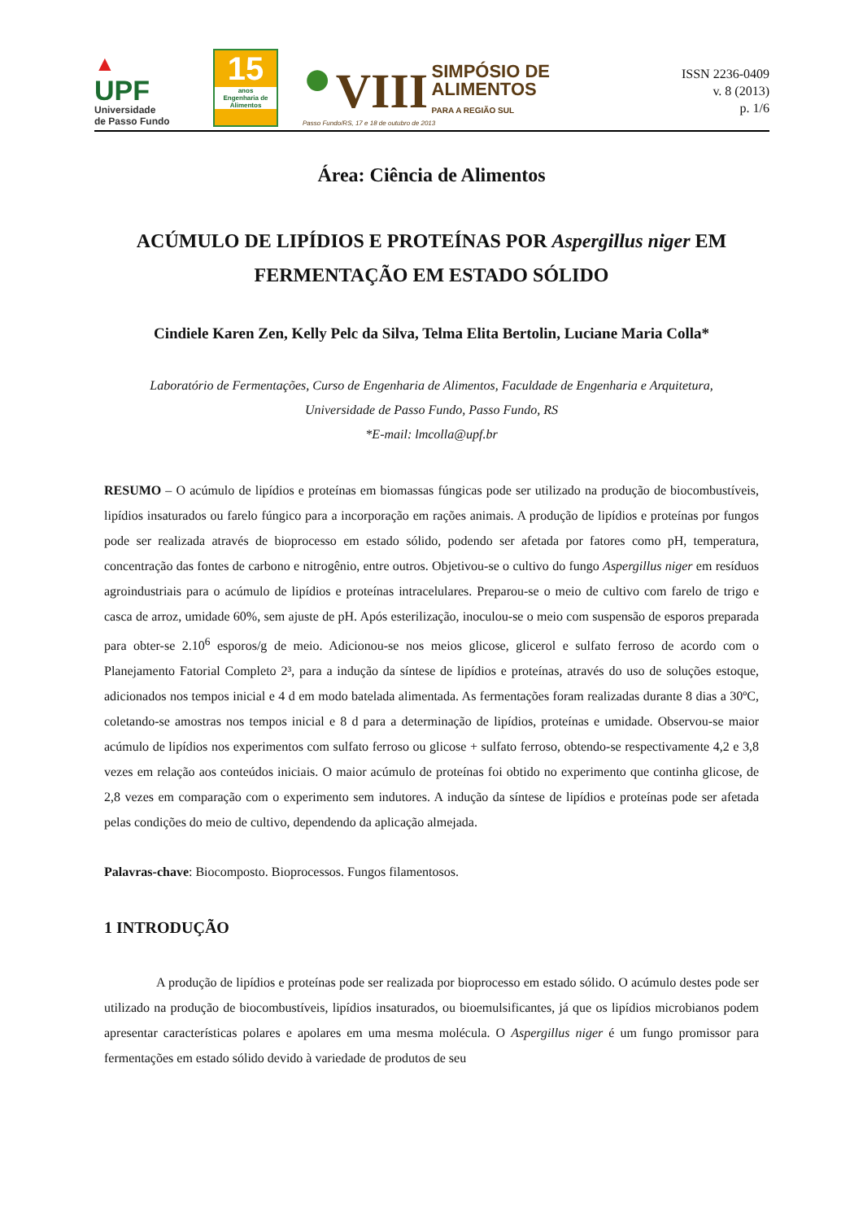▲
UPF
Universidade
de Passo Fundo
15
anos
Engenharia de Alimentos
● VIII SIMPÓSIO DE
ALIMENTOS
PARA A REGIÃO SUL
Passo Fundo/RS, 17 e 18 de outubro de 2013
ISSN 2236-0409
v. 8 (2013)
p. 1/6
Área: Ciência de Alimentos
ACÚMULO DE LIPÍDIOS E PROTEÍNAS POR Aspergillus niger EM FERMENTAÇÃO EM ESTADO SÓLIDO
Cindiele Karen Zen, Kelly Pelc da Silva, Telma Elita Bertolin, Luciane Maria Colla*
Laboratório de Fermentações, Curso de Engenharia de Alimentos, Faculdade de Engenharia e Arquitetura,
Universidade de Passo Fundo, Passo Fundo, RS
*E-mail: lmcolla@upf.br
RESUMO – O acúmulo de lipídios e proteínas em biomassas fúngicas pode ser utilizado na produção de biocombustíveis, lipídios insaturados ou farelo fúngico para a incorporação em rações animais. A produção de lipídios e proteínas por fungos pode ser realizada através de bioprocesso em estado sólido, podendo ser afetada por fatores como pH, temperatura, concentração das fontes de carbono e nitrogênio, entre outros. Objetivou-se o cultivo do fungo Aspergillus niger em resíduos agroindustriais para o acúmulo de lipídios e proteínas intracelulares. Preparou-se o meio de cultivo com farelo de trigo e casca de arroz, umidade 60%, sem ajuste de pH. Após esterilização, inoculou-se o meio com suspensão de esporos preparada para obter-se 2.10<sup>6</sup> esporos/g de meio. Adicionou-se nos meios glicose, glicerol e sulfato ferroso de acordo com o Planejamento Fatorial Completo 2³, para a indução da síntese de lipídios e proteínas, através do uso de soluções estoque, adicionados nos tempos inicial e 4 d em modo batelada alimentada. As fermentações foram realizadas durante 8 dias a 30ºC, coletando-se amostras nos tempos inicial e 8 d para a determinação de lipídios, proteínas e umidade. Observou-se maior acúmulo de lipídios nos experimentos com sulfato ferroso ou glicose + sulfato ferroso, obtendo-se respectivamente 4,2 e 3,8 vezes em relação aos conteúdos iniciais. O maior acúmulo de proteínas foi obtido no experimento que continha glicose, de 2,8 vezes em comparação com o experimento sem indutores. A indução da síntese de lipídios e proteínas pode ser afetada pelas condições do meio de cultivo, dependendo da aplicação almejada.
Palavras-chave: Biocomposto. Bioprocessos. Fungos filamentosos.
1 INTRODUÇÃO
A produção de lipídios e proteínas pode ser realizada por bioprocesso em estado sólido. O acúmulo destes pode ser utilizado na produção de biocombustíveis, lipídios insaturados, ou bioemulsificantes, já que os lipídios microbianos podem apresentar características polares e apolares em uma mesma molécula. O Aspergillus niger é um fungo promissor para fermentações em estado sólido devido à variedade de produtos de seu